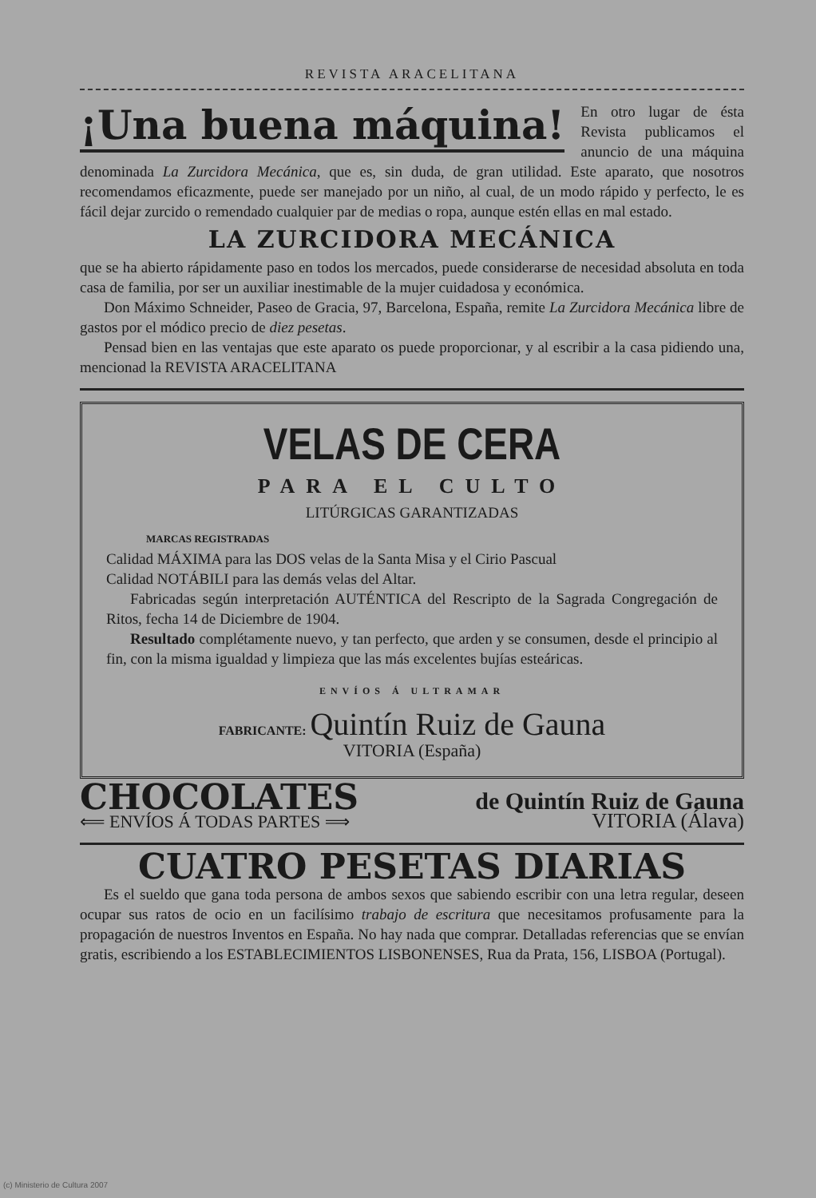REVISTA ARACELITANA
¡Una buena máquina!
En otro lugar de ésta Revista publicamos el anuncio de una máquina denominada La Zurcidora Mecánica, que es, sin duda, de gran utilidad. Este aparato, que nosotros recomendamos eficazmente, puede ser manejado por un niño, al cual, de un modo rápido y perfecto, le es fácil dejar zurcido o remendado cualquier par de medias o ropa, aunque estén ellas en mal estado.
LA ZURCIDORA MECÁNICA
que se ha abierto rápidamente paso en todos los mercados, puede considerarse de necesidad absoluta en toda casa de familia, por ser un auxiliar inestimable de la mujer cuidadosa y económica.
Don Máximo Schneider, Paseo de Gracia, 97, Barcelona, España, remite La Zurcidora Mecánica libre de gastos por el módico precio de diez pesetas.
Pensad bien en las ventajas que este aparato os puede proporcionar, y al escribir a la casa pidiendo una, mencionad la REVISTA ARACELITANA
VELAS DE CERA
PARA EL CULTO
LITÚRGICAS GARANTIZADAS
MARCAS REGISTRADAS
Calidad MÁXIMA para las DOS velas de la Santa Misa y el Cirio Pascual
Calidad NOTÁBILI para las demás velas del Altar.
Fabricadas según interpretación AUTÉNTICA del Rescripto de la Sagrada Congregación de Ritos, fecha 14 de Diciembre de 1904.
Resultado complétamente nuevo, y tan perfecto, que arden y se consumen, desde el principio al fin, con la misma igualdad y limpieza que las más excelentes bujías esteáricas.
ENVÍOS Á ULTRAMAR
FABRICANTE: Quintín Ruiz de Gauna
VITORIA (España)
CHOCOLATES de Quintín Ruiz de Gauna
⟸ ENVÍOS Á TODAS PARTES ⟹ VITORIA (Álava)
CUATRO PESETAS DIARIAS
Es el sueldo que gana toda persona de ambos sexos que sabiendo escribir con una letra regular, deseen ocupar sus ratos de ocio en un facilísimo trabajo de escritura que necesitamos profusamente para la propagación de nuestros Inventos en España. No hay nada que comprar. Detalladas referencias que se envían gratis, escribiendo a los ESTABLECIMIENTOS LISBONENSES, Rua da Prata, 156, LISBOA (Portugal).
(c) Ministerio de Cultura 2007